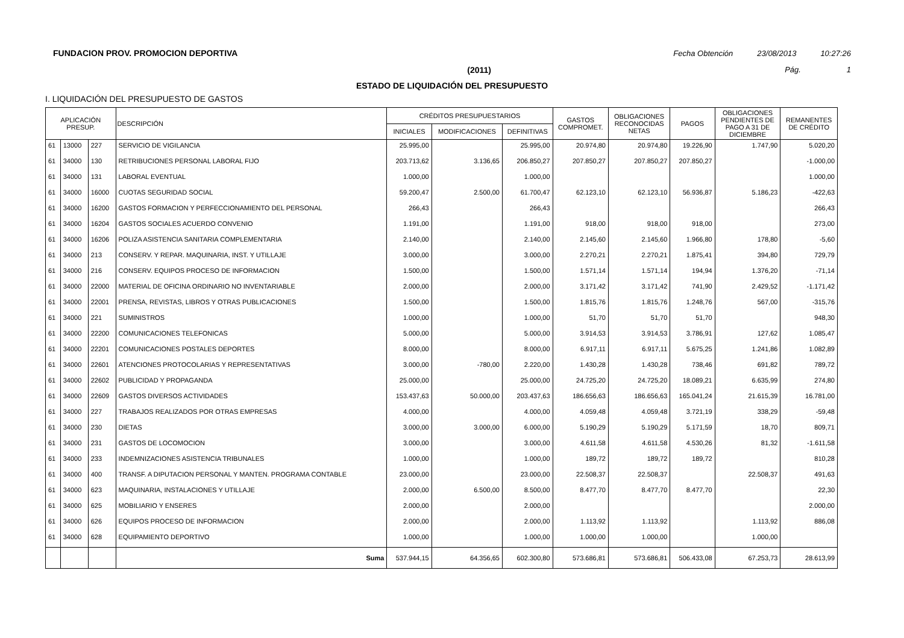FUNDACION PROV. PROMOCION DEPORTIVA Fecha Obtención 23/08/2013 10:27:26
(2011) Pág. 1
ESTADO DE LIQUIDACIÓN DEL PRESUPUESTO
I. LIQUIDACIÓN DEL PRESUPUESTO DE GASTOS
| APLICACIÓN PRESUP. | | | DESCRIPCIÓN | CRÉDITOS PRESUPUESTARIOS | | | GASTOS COMPROMET. | OBLIGACIONES RECONOCIDAS NETAS | PAGOS | OBLIGACIONES PENDIENTES DE PAGO A 31 DE DICIEMBRE | REMANENTES DE CRÉDITO |
| --- | --- | --- | --- | --- | --- | --- | --- | --- | --- | --- | --- |
| | | | | INICIALES | MODIFICACIONES | DEFINITIVAS | | | | | |
| 61 | 13000 | 227 | SERVICIO DE VIGILANCIA | 25.995,00 | | 25.995,00 | 20.974,80 | 20.974,80 | 19.226,90 | 1.747,90 | 5.020,20 |
| 61 | 34000 | 130 | RETRIBUCIONES PERSONAL LABORAL FIJO | 203.713,62 | 3.136,65 | 206.850,27 | 207.850,27 | 207.850,27 | 207.850,27 | | -1.000,00 |
| 61 | 34000 | 131 | LABORAL EVENTUAL | 1.000,00 | | 1.000,00 | | | | | 1.000,00 |
| 61 | 34000 | 16000 | CUOTAS SEGURIDAD SOCIAL | 59.200,47 | 2.500,00 | 61.700,47 | 62.123,10 | 62.123,10 | 56.936,87 | 5.186,23 | -422,63 |
| 61 | 34000 | 16200 | GASTOS FORMACION Y PERFECCIONAMIENTO DEL PERSONAL | 266,43 | | 266,43 | | | | | 266,43 |
| 61 | 34000 | 16204 | GASTOS SOCIALES ACUERDO CONVENIO | 1.191,00 | | 1.191,00 | 918,00 | 918,00 | 918,00 | | 273,00 |
| 61 | 34000 | 16206 | POLIZA ASISTENCIA SANITARIA COMPLEMENTARIA | 2.140,00 | | 2.140,00 | 2.145,60 | 2.145,60 | 1.966,80 | 178,80 | -5,60 |
| 61 | 34000 | 213 | CONSERV. Y REPAR. MAQUINARIA, INST. Y UTILLAJE | 3.000,00 | | 3.000,00 | 2.270,21 | 2.270,21 | 1.875,41 | 394,80 | 729,79 |
| 61 | 34000 | 216 | CONSERV. EQUIPOS PROCESO DE INFORMACION | 1.500,00 | | 1.500,00 | 1.571,14 | 1.571,14 | 194,94 | 1.376,20 | -71,14 |
| 61 | 34000 | 22000 | MATERIAL DE OFICINA ORDINARIO NO INVENTARIABLE | 2.000,00 | | 2.000,00 | 3.171,42 | 3.171,42 | 741,90 | 2.429,52 | -1.171,42 |
| 61 | 34000 | 22001 | PRENSA, REVISTAS, LIBROS Y OTRAS PUBLICACIONES | 1.500,00 | | 1.500,00 | 1.815,76 | 1.815,76 | 1.248,76 | 567,00 | -315,76 |
| 61 | 34000 | 221 | SUMINISTROS | 1.000,00 | | 1.000,00 | 51,70 | 51,70 | 51,70 | | 948,30 |
| 61 | 34000 | 22200 | COMUNICACIONES TELEFONICAS | 5.000,00 | | 5.000,00 | 3.914,53 | 3.914,53 | 3.786,91 | 127,62 | 1.085,47 |
| 61 | 34000 | 22201 | COMUNICACIONES POSTALES DEPORTES | 8.000,00 | | 8.000,00 | 6.917,11 | 6.917,11 | 5.675,25 | 1.241,86 | 1.082,89 |
| 61 | 34000 | 22601 | ATENCIONES PROTOCOLARIAS Y REPRESENTATIVAS | 3.000,00 | -780,00 | 2.220,00 | 1.430,28 | 1.430,28 | 738,46 | 691,82 | 789,72 |
| 61 | 34000 | 22602 | PUBLICIDAD Y PROPAGANDA | 25.000,00 | | 25.000,00 | 24.725,20 | 24.725,20 | 18.089,21 | 6.635,99 | 274,80 |
| 61 | 34000 | 22609 | GASTOS DIVERSOS ACTIVIDADES | 153.437,63 | 50.000,00 | 203.437,63 | 186.656,63 | 186.656,63 | 165.041,24 | 21.615,39 | 16.781,00 |
| 61 | 34000 | 227 | TRABAJOS REALIZADOS POR OTRAS EMPRESAS | 4.000,00 | | 4.000,00 | 4.059,48 | 4.059,48 | 3.721,19 | 338,29 | -59,48 |
| 61 | 34000 | 230 | DIETAS | 3.000,00 | 3.000,00 | 6.000,00 | 5.190,29 | 5.190,29 | 5.171,59 | 18,70 | 809,71 |
| 61 | 34000 | 231 | GASTOS DE LOCOMOCION | 3.000,00 | | 3.000,00 | 4.611,58 | 4.611,58 | 4.530,26 | 81,32 | -1.611,58 |
| 61 | 34000 | 233 | INDEMNIZACIONES ASISTENCIA TRIBUNALES | 1.000,00 | | 1.000,00 | 189,72 | 189,72 | 189,72 | | 810,28 |
| 61 | 34000 | 400 | TRANSF. A DIPUTACION PERSONAL Y MANTEN. PROGRAMA CONTABLE | 23.000,00 | | 23.000,00 | 22.508,37 | 22.508,37 | | 22.508,37 | 491,63 |
| 61 | 34000 | 623 | MAQUINARIA, INSTALACIONES Y UTILLAJE | 2.000,00 | 6.500,00 | 8.500,00 | 8.477,70 | 8.477,70 | 8.477,70 | | 22,30 |
| 61 | 34000 | 625 | MOBILIARIO Y ENSERES | 2.000,00 | | 2.000,00 | | | | | 2.000,00 |
| 61 | 34000 | 626 | EQUIPOS PROCESO DE INFORMACION | 2.000,00 | | 2.000,00 | 1.113,92 | 1.113,92 | | 1.113,92 | 886,08 |
| 61 | 34000 | 628 | EQUIPAMIENTO DEPORTIVO | 1.000,00 | | 1.000,00 | 1.000,00 | 1.000,00 | | 1.000,00 | |
| | | | Suma | 537.944,15 | 64.356,65 | 602.300,80 | 573.686,81 | 573.686,81 | 506.433,08 | 67.253,73 | 28.613,99 |